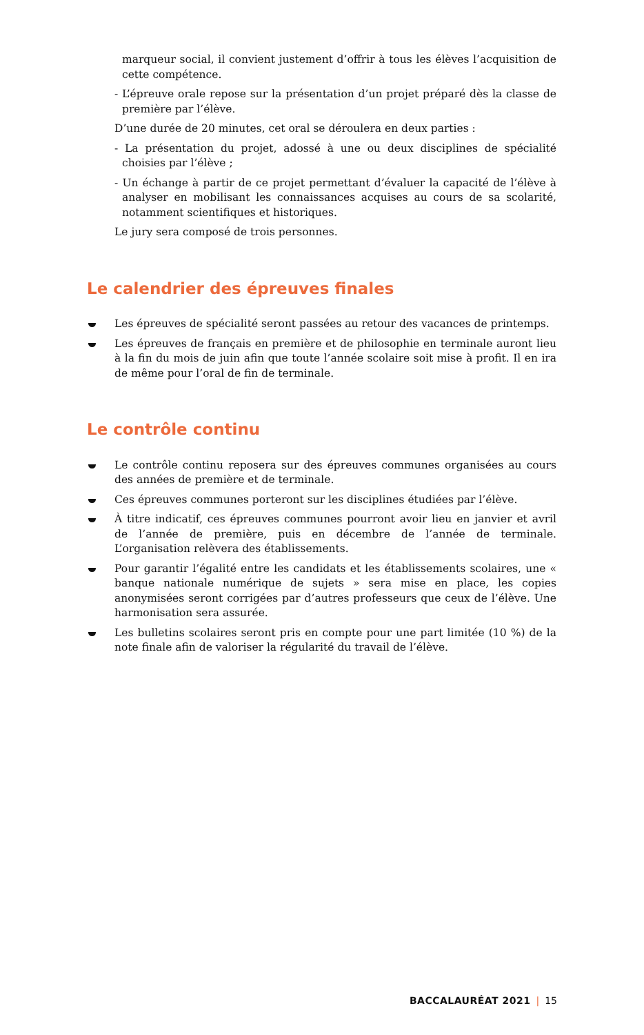marqueur social, il convient justement d’offrir à tous les élèves l’acquisition de cette compétence.
- L’épreuve orale repose sur la présentation d’un projet préparé dès la classe de première par l’élève.
D’une durée de 20 minutes, cet oral se déroulera en deux parties :
- La présentation du projet, adossé à une ou deux disciplines de spécialité choisies par l’élève ;
- Un échange à partir de ce projet permettant d’évaluer la capacité de l’élève à analyser en mobilisant les connaissances acquises au cours de sa scolarité, notamment scientifiques et historiques.
Le jury sera composé de trois personnes.
Le calendrier des épreuves finales
Les épreuves de spécialité seront passées au retour des vacances de printemps.
Les épreuves de français en première et de philosophie en terminale auront lieu à la fin du mois de juin afin que toute l’année scolaire soit mise à profit. Il en ira de même pour l’oral de fin de terminale.
Le contrôle continu
Le contrôle continu reposera sur des épreuves communes organisées au cours des années de première et de terminale.
Ces épreuves communes porteront sur les disciplines étudiées par l’élève.
À titre indicatif, ces épreuves communes pourront avoir lieu en janvier et avril de l’année de première, puis en décembre de l’année de terminale. L’organisation relèvera des établissements.
Pour garantir l’égalité entre les candidats et les établissements scolaires, une « banque nationale numérique de sujets » sera mise en place, les copies anonymisées seront corrigées par d’autres professeurs que ceux de l’élève. Une harmonisation sera assurée.
Les bulletins scolaires seront pris en compte pour une part limitée (10 %) de la note finale afin de valoriser la régularité du travail de l’élève.
BACCALAURÉAT 2021 | 15